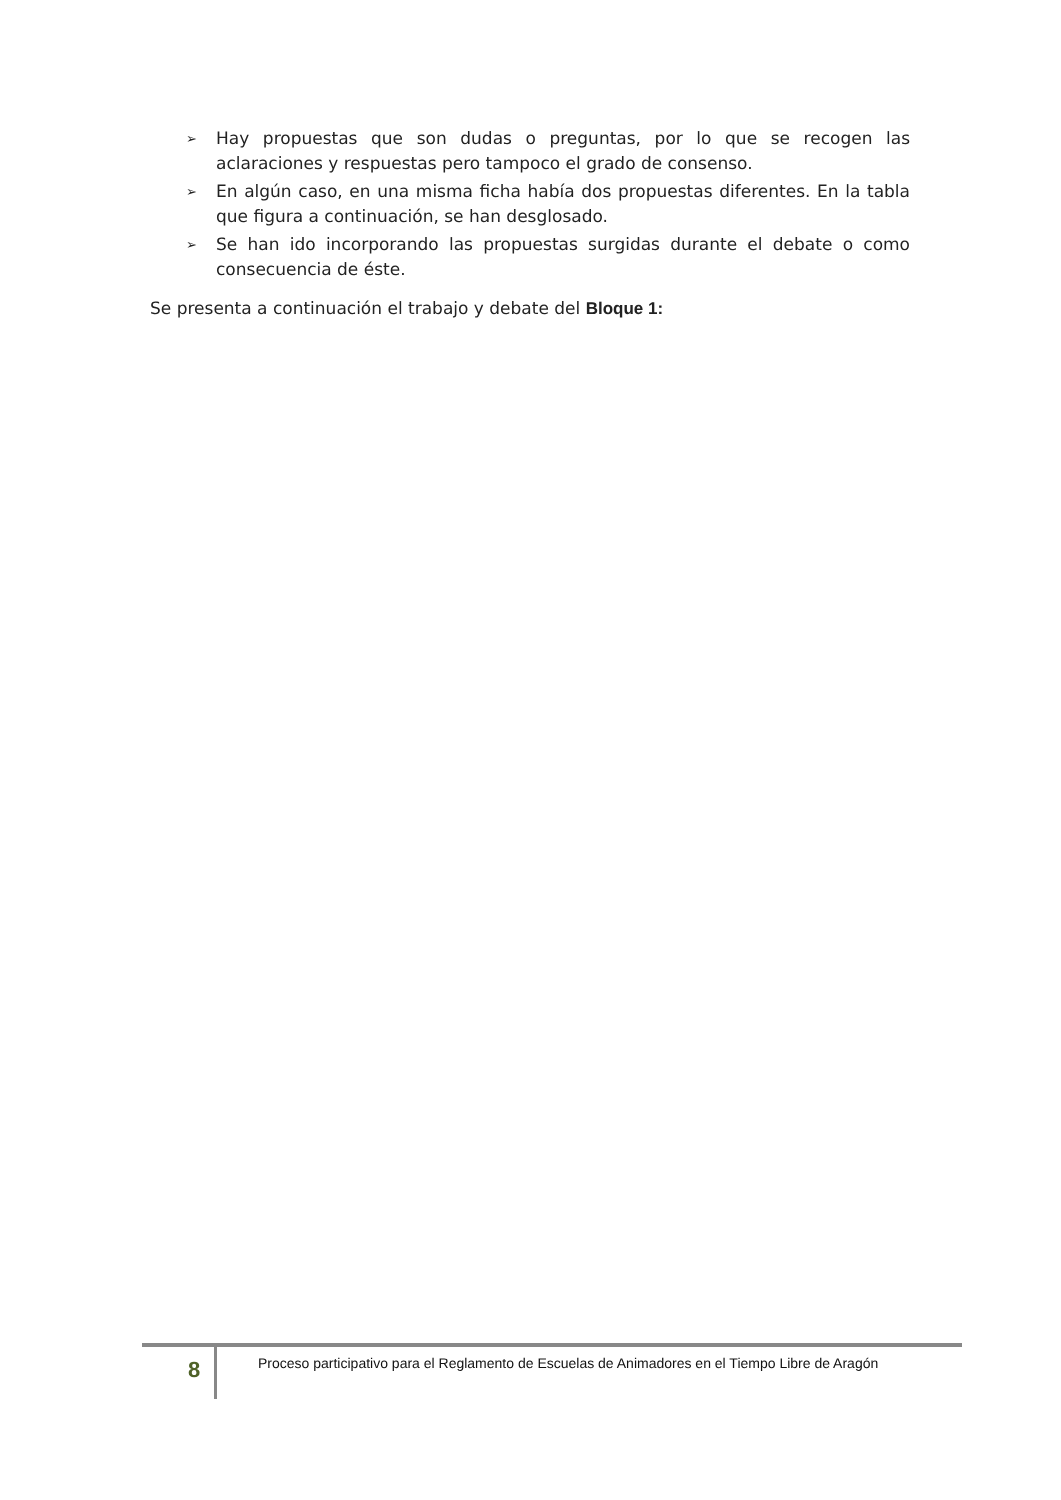➢ Hay propuestas que son dudas o preguntas, por lo que se recogen las aclaraciones y respuestas pero tampoco el grado de consenso.
➢ En algún caso, en una misma ficha había dos propuestas diferentes. En la tabla que figura a continuación, se han desglosado.
➢ Se han ido incorporando las propuestas surgidas durante el debate o como consecuencia de éste.
Se presenta a continuación el trabajo y debate del Bloque 1:
8
Proceso participativo para el Reglamento de Escuelas de Animadores en el Tiempo Libre de Aragón